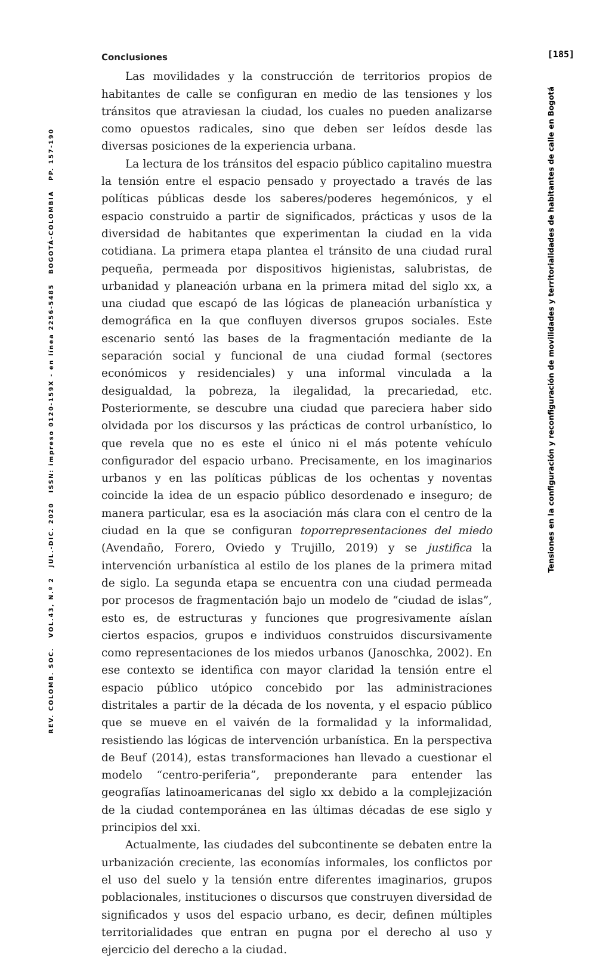REV. COLOMB. SOC. VOL.43, N.º 2 JUL.-DIC. 2020 ISSN: impreso 0120-159X - en línea 2256-5485 BOGOTÁ-COLOMBIA PP. 157-190
Conclusiones
Las movilidades y la construcción de territorios propios de habitantes de calle se configuran en medio de las tensiones y los tránsitos que atraviesan la ciudad, los cuales no pueden analizarse como opuestos radicales, sino que deben ser leídos desde las diversas posiciones de la experiencia urbana.
La lectura de los tránsitos del espacio público capitalino muestra la tensión entre el espacio pensado y proyectado a través de las políticas públicas desde los saberes/poderes hegemónicos, y el espacio construido a partir de significados, prácticas y usos de la diversidad de habitantes que experimentan la ciudad en la vida cotidiana. La primera etapa plantea el tránsito de una ciudad rural pequeña, permeada por dispositivos higienistas, salubristas, de urbanidad y planeación urbana en la primera mitad del siglo xx, a una ciudad que escapó de las lógicas de planeación urbanística y demográfica en la que confluyen diversos grupos sociales. Este escenario sentó las bases de la fragmentación mediante de la separación social y funcional de una ciudad formal (sectores económicos y residenciales) y una informal vinculada a la desigualdad, la pobreza, la ilegalidad, la precariedad, etc. Posteriormente, se descubre una ciudad que pareciera haber sido olvidada por los discursos y las prácticas de control urbanístico, lo que revela que no es este el único ni el más potente vehículo configurador del espacio urbano. Precisamente, en los imaginarios urbanos y en las políticas públicas de los ochentas y noventas coincide la idea de un espacio público desordenado e inseguro; de manera particular, esa es la asociación más clara con el centro de la ciudad en la que se configuran toporrepresentaciones del miedo (Avendaño, Forero, Oviedo y Trujillo, 2019) y se justifica la intervención urbanística al estilo de los planes de la primera mitad de siglo. La segunda etapa se encuentra con una ciudad permeada por procesos de fragmentación bajo un modelo de “ciudad de islas”, esto es, de estructuras y funciones que progresivamente aíslan ciertos espacios, grupos e individuos construidos discursivamente como representaciones de los miedos urbanos (Janoschka, 2002). En ese contexto se identifica con mayor claridad la tensión entre el espacio público utópico concebido por las administraciones distritales a partir de la década de los noventa, y el espacio público que se mueve en el vaivén de la formalidad y la informalidad, resistiendo las lógicas de intervención urbanística. En la perspectiva de Beuf (2014), estas transformaciones han llevado a cuestionar el modelo “centro-periferia”, preponderante para entender las geografías latinoamericanas del siglo xx debido a la complejización de la ciudad contemporánea en las últimas décadas de ese siglo y principios del xxi.
Actualmente, las ciudades del subcontinente se debaten entre la urbanización creciente, las economías informales, los conflictos por el uso del suelo y la tensión entre diferentes imaginarios, grupos poblacionales, instituciones o discursos que construyen diversidad de significados y usos del espacio urbano, es decir, definen múltiples territorialidades que entran en pugna por el derecho al uso y ejercicio del derecho a la ciudad.
[185]
Tensiones en la configuración y reconfiguración de movilidades y territorialidades de habitantes de calle en Bogotá